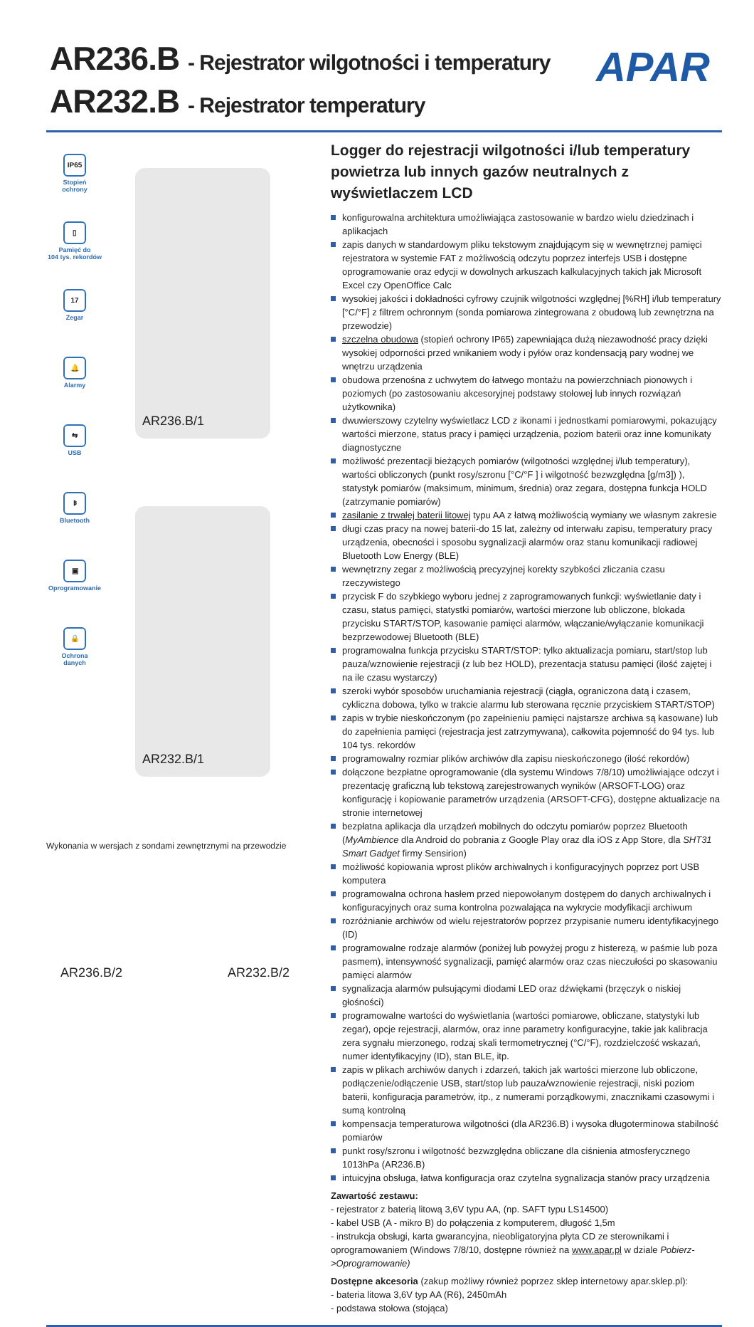AR236.B - Rejestrator wilgotności i temperatury
AR232.B - Rejestrator temperatury
APAR
IP65
Stopień
ochrony
▯
Pamięć do
104 tys. rekordów
17
Zegar
🔔
Alarmy
⇆
USB
ᛒ
Bluetooth
▣
Oprogramowanie
🔒
Ochrona
danych
AR236.B/1
AR232.B/1
Wykonania w wersjach z sondami zewnętrznymi na przewodzie
AR236.B/2 AR232.B/2
Logger do rejestracji wilgotności i/lub temperatury powietrza lub innych gazów neutralnych z wyświetlaczem LCD
konfigurowalna architektura umożliwiająca zastosowanie w bardzo wielu dziedzinach i aplikacjach
zapis danych w standardowym pliku tekstowym znajdującym się w wewnętrznej pamięci rejestratora w systemie FAT z możliwością odczytu poprzez interfejs USB i dostępne oprogramowanie oraz edycji w dowolnych arkuszach kalkulacyjnych takich jak Microsoft Excel czy OpenOffice Calc
wysokiej jakości i dokładności cyfrowy czujnik wilgotności względnej [%RH] i/lub temperatury [°C/°F] z filtrem ochronnym (sonda pomiarowa zintegrowana z obudową lub zewnętrzna na przewodzie)
szczelna obudowa (stopień ochrony IP65) zapewniająca dużą niezawodność pracy dzięki wysokiej odporności przed wnikaniem wody i pyłów oraz kondensacją pary wodnej we wnętrzu urządzenia
obudowa przenośna z uchwytem do łatwego montażu na powierzchniach pionowych i poziomych (po zastosowaniu akcesoryjnej podstawy stołowej lub innych rozwiązań użytkownika)
dwuwierszowy czytelny wyświetlacz LCD z ikonami i jednostkami pomiarowymi, pokazujący wartości mierzone, status pracy i pamięci urządzenia, poziom baterii oraz inne komunikaty diagnostyczne
możliwość prezentacji bieżących pomiarów (wilgotności względnej i/lub temperatury), wartości obliczonych (punkt rosy/szronu [°C/°F ] i wilgotność bezwzględna [g/m3]) ), statystyk pomiarów (maksimum, minimum, średnia) oraz zegara, dostępna funkcja HOLD (zatrzymanie pomiarów)
zasilanie z trwałej baterii litowej typu AA z łatwą możliwością wymiany we własnym zakresie
długi czas pracy na nowej baterii-do 15 lat, zależny od interwału zapisu, temperatury pracy urządzenia, obecności i sposobu sygnalizacji alarmów oraz stanu komunikacji radiowej Bluetooth Low Energy (BLE)
wewnętrzny zegar z możliwością precyzyjnej korekty szybkości zliczania czasu rzeczywistego
przycisk F do szybkiego wyboru jednej z zaprogramowanych funkcji: wyświetlanie daty i czasu, status pamięci, statystki pomiarów, wartości mierzone lub obliczone, blokada przycisku START/STOP, kasowanie pamięci alarmów, włączanie/wyłączanie komunikacji bezprzewodowej Bluetooth (BLE)
programowalna funkcja przycisku START/STOP: tylko aktualizacja pomiaru, start/stop lub pauza/wznowienie rejestracji (z lub bez HOLD), prezentacja statusu pamięci (ilość zajętej i na ile czasu wystarczy)
szeroki wybór sposobów uruchamiania rejestracji (ciągła, ograniczona datą i czasem, cykliczna dobowa, tylko w trakcie alarmu lub sterowana ręcznie przyciskiem START/STOP)
zapis w trybie nieskończonym (po zapełnieniu pamięci najstarsze archiwa są kasowane) lub do zapełnienia pamięci (rejestracja jest zatrzymywana), całkowita pojemność do 94 tys. lub 104 tys. rekordów
programowalny rozmiar plików archiwów dla zapisu nieskończonego (ilość rekordów)
dołączone bezpłatne oprogramowanie (dla systemu Windows 7/8/10) umożliwiające odczyt i prezentację graficzną lub tekstową zarejestrowanych wyników (ARSOFT-LOG) oraz konfigurację i kopiowanie parametrów urządzenia (ARSOFT-CFG), dostępne aktualizacje na stronie internetowej
bezpłatna aplikacja dla urządzeń mobilnych do odczytu pomiarów poprzez Bluetooth (MyAmbience dla Android do pobrania z Google Play oraz dla iOS z App Store, dla SHT31 Smart Gadget firmy Sensirion)
możliwość kopiowania wprost plików archiwalnych i konfiguracyjnych poprzez port USB komputera
programowalna ochrona hasłem przed niepowołanym dostępem do danych archiwalnych i konfiguracyjnych oraz suma kontrolna pozwalająca na wykrycie modyfikacji archiwum
rozróżnianie archiwów od wielu rejestratorów poprzez przypisanie numeru identyfikacyjnego (ID)
programowalne rodzaje alarmów (poniżej lub powyżej progu z histerezą, w paśmie lub poza pasmem), intensywność sygnalizacji, pamięć alarmów oraz czas nieczułości po skasowaniu pamięci alarmów
sygnalizacja alarmów pulsującymi diodami LED oraz dźwiękami (brzęczyk o niskiej głośności)
programowalne wartości do wyświetlania (wartości pomiarowe, obliczane, statystyki lub zegar), opcje rejestracji, alarmów, oraz inne parametry konfiguracyjne, takie jak kalibracja zera sygnału mierzonego, rodzaj skali termometrycznej (°C/°F), rozdzielczość wskazań, numer identyfikacyjny (ID), stan BLE, itp.
zapis w plikach archiwów danych i zdarzeń, takich jak wartości mierzone lub obliczone, podłączenie/odłączenie USB, start/stop lub pauza/wznowienie rejestracji, niski poziom baterii, konfiguracja parametrów, itp., z numerami porządkowymi, znacznikami czasowymi i sumą kontrolną
kompensacja temperaturowa wilgotności (dla AR236.B) i wysoka długoterminowa stabilność pomiarów
punkt rosy/szronu i wilgotność bezwzględna obliczane dla ciśnienia atmosferycznego 1013hPa (AR236.B)
intuicyjna obsługa, łatwa konfiguracja oraz czytelna sygnalizacja stanów pracy urządzenia
Zawartość zestawu:
- rejestrator z baterią litową 3,6V typu AA, (np. SAFT typu LS14500)
- kabel USB (A - mikro B) do połączenia z komputerem, długość 1,5m
- instrukcja obsługi, karta gwarancyjna, nieobligatoryjna płyta CD ze sterownikami i oprogramowaniem (Windows 7/8/10, dostępne również na www.apar.pl w dziale Pobierz->Oprogramowanie)
Dostępne akcesoria (zakup możliwy również poprzez sklep internetowy apar.sklep.pl):
- bateria litowa 3,6V typ AA (R6), 2450mAh
- podstawa stołowa (stojąca)